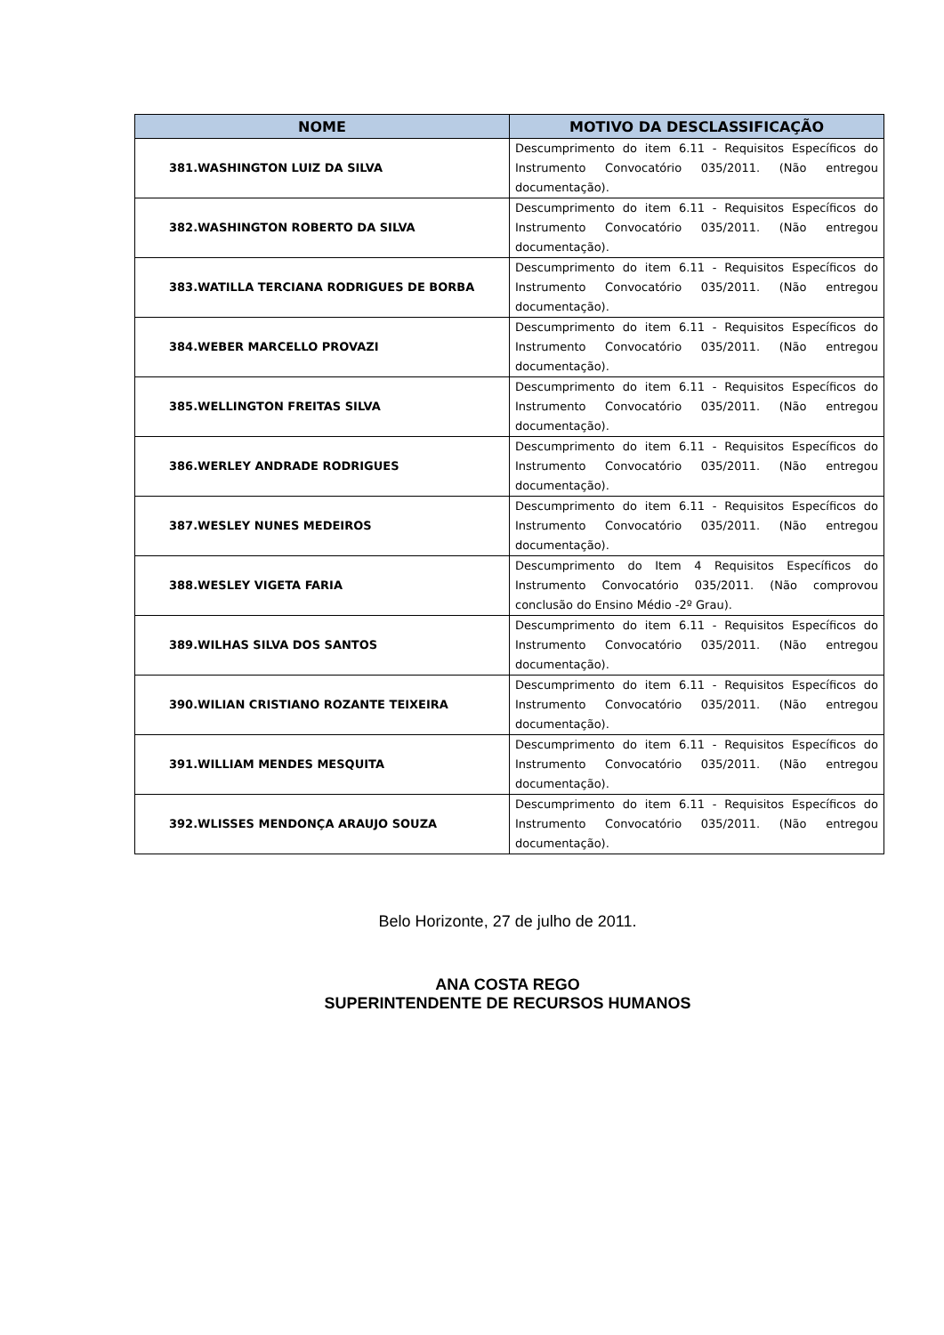| NOME | MOTIVO DA DESCLASSIFICAÇÃO |
| --- | --- |
| 381.WASHINGTON LUIZ DA SILVA | Descumprimento do item 6.11 - Requisitos Específicos do Instrumento Convocatório 035/2011. (Não entregou documentação). |
| 382.WASHINGTON ROBERTO DA SILVA | Descumprimento do item 6.11 - Requisitos Específicos do Instrumento Convocatório 035/2011. (Não entregou documentação). |
| 383.WATILLA TERCIANA RODRIGUES DE BORBA | Descumprimento do item 6.11 - Requisitos Específicos do Instrumento Convocatório 035/2011. (Não entregou documentação). |
| 384.WEBER MARCELLO PROVAZI | Descumprimento do item 6.11 - Requisitos Específicos do Instrumento Convocatório 035/2011. (Não entregou documentação). |
| 385.WELLINGTON FREITAS SILVA | Descumprimento do item 6.11 - Requisitos Específicos do Instrumento Convocatório 035/2011. (Não entregou documentação). |
| 386.WERLEY ANDRADE RODRIGUES | Descumprimento do item 6.11 - Requisitos Específicos do Instrumento Convocatório 035/2011. (Não entregou documentação). |
| 387.WESLEY NUNES MEDEIROS | Descumprimento do item 6.11 - Requisitos Específicos do Instrumento Convocatório 035/2011. (Não entregou documentação). |
| 388.WESLEY VIGETA FARIA | Descumprimento do Item 4 Requisitos Específicos do Instrumento Convocatório 035/2011. (Não comprovou conclusão do Ensino Médio -2º Grau). |
| 389.WILHAS SILVA DOS SANTOS | Descumprimento do item 6.11 - Requisitos Específicos do Instrumento Convocatório 035/2011. (Não entregou documentação). |
| 390.WILIAN CRISTIANO ROZANTE TEIXEIRA | Descumprimento do item 6.11 - Requisitos Específicos do Instrumento Convocatório 035/2011. (Não entregou documentação). |
| 391.WILLIAM MENDES MESQUITA | Descumprimento do item 6.11 - Requisitos Específicos do Instrumento Convocatório 035/2011. (Não entregou documentação). |
| 392.WLISSES MENDONÇA ARAUJO SOUZA | Descumprimento do item 6.11 - Requisitos Específicos do Instrumento Convocatório 035/2011. (Não entregou documentação). |
Belo Horizonte, 27 de julho de 2011.
ANA COSTA REGO
SUPERINTENDENTE DE RECURSOS HUMANOS